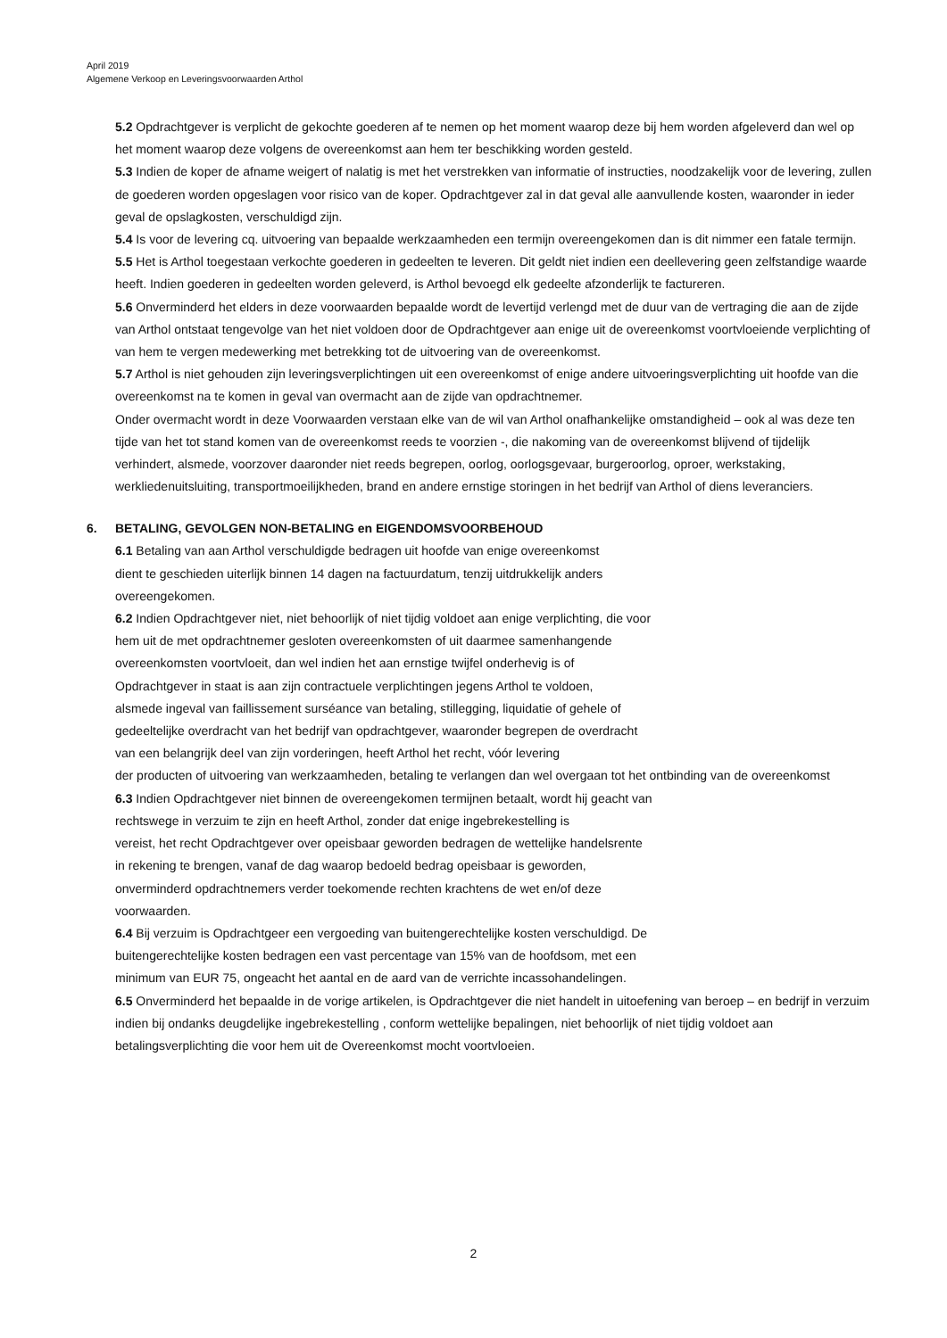April 2019
Algemene Verkoop en Leveringsvoorwaarden Arthol
5.2 Opdrachtgever is verplicht de gekochte goederen af te nemen op het moment waarop deze bij hem worden afgeleverd dan wel op het moment waarop deze volgens de overeenkomst aan hem ter beschikking worden gesteld.
5.3 Indien de koper de afname weigert of nalatig is met het verstrekken van informatie of instructies, noodzakelijk voor de levering, zullen de goederen worden opgeslagen voor risico van de koper. Opdrachtgever zal in dat geval alle aanvullende kosten, waaronder in ieder geval de opslagkosten, verschuldigd zijn.
5.4 Is voor de levering cq. uitvoering van bepaalde werkzaamheden een termijn overeengekomen dan is dit nimmer een fatale termijn.
5.5 Het is Arthol toegestaan verkochte goederen in gedeelten te leveren. Dit geldt niet indien een deellevering geen zelfstandige waarde heeft. Indien goederen in gedeelten worden geleverd, is Arthol bevoegd elk gedeelte afzonderlijk te factureren.
5.6 Onverminderd het elders in deze voorwaarden bepaalde wordt de levertijd verlengd met de duur van de vertraging die aan de zijde van Arthol ontstaat tengevolge van het niet voldoen door de Opdrachtgever aan enige uit de overeenkomst voortvloeiende verplichting of van hem te vergen medewerking met betrekking tot de uitvoering van de overeenkomst.
5.7 Arthol is niet gehouden zijn leveringsverplichtingen uit een overeenkomst of enige andere uitvoeringsverplichting uit hoofde van die overeenkomst na te komen in geval van overmacht aan de zijde van opdrachtnemer.
Onder overmacht wordt in deze Voorwaarden verstaan elke van de wil van Arthol onafhankelijke omstandigheid – ook al was deze ten tijde van het tot stand komen van de overeenkomst reeds te voorzien -, die nakoming van de overeenkomst blijvend of tijdelijk verhindert, alsmede, voorzover daaronder niet reeds begrepen, oorlog, oorlogsgevaar, burgeroorlog, oproer, werkstaking, werkliedenuitsluiting, transportmoeilijkheden, brand en andere ernstige storingen in het bedrijf van Arthol of diens leveranciers.
6. BETALING, GEVOLGEN NON-BETALING en EIGENDOMSVOORBEHOUD
6.1 Betaling van aan Arthol verschuldigde bedragen uit hoofde van enige overeenkomst
dient te geschieden uiterlijk binnen 14 dagen na factuurdatum, tenzij uitdrukkelijk anders
overeengekomen.
6.2 Indien Opdrachtgever niet, niet behoorlijk of niet tijdig voldoet aan enige verplichting, die voor
hem uit de met opdrachtnemer gesloten overeenkomsten of uit daarmee samenhangende
overeenkomsten voortvloeit, dan wel indien het aan ernstige twijfel onderhevig is of
Opdrachtgever in staat is aan zijn contractuele verplichtingen jegens Arthol te voldoen,
alsmede ingeval van faillissement surséance van betaling, stillegging, liquidatie of gehele of
gedeeltelijke overdracht van het bedrijf van opdrachtgever, waaronder begrepen de overdracht
van een belangrijk deel van zijn vorderingen, heeft Arthol het recht, vóór levering
der producten of uitvoering van werkzaamheden, betaling te verlangen dan wel overgaan tot het ontbinding van de overeenkomst
6.3 Indien Opdrachtgever niet binnen de overeengekomen termijnen betaalt, wordt hij geacht van
rechtswege in verzuim te zijn en heeft Arthol, zonder dat enige ingebrekestelling is
vereist, het recht Opdrachtgever over opeisbaar geworden bedragen de wettelijke handelsrente
in rekening te brengen, vanaf de dag waarop bedoeld bedrag opeisbaar is geworden,
onverminderd opdrachtnemers verder toekomende rechten krachtens de wet en/of deze
voorwaarden.
6.4 Bij verzuim is Opdrachtgeer een vergoeding van buitengerechtelijke kosten verschuldigd. De
buitengerechtelijke kosten bedragen een vast percentage van 15% van de hoofdsom, met een
minimum van EUR 75, ongeacht het aantal en de aard van de verrichte incassohandelingen.
6.5 Onverminderd het bepaalde in de vorige artikelen, is Opdrachtgever die niet handelt in uitoefening van beroep – en bedrijf in verzuim indien bij ondanks deugdelijke ingebrekestelling , conform wettelijke bepalingen, niet behoorlijk of niet tijdig voldoet aan betalingsverplichting die voor hem uit de Overeenkomst mocht voortvloeien.
2